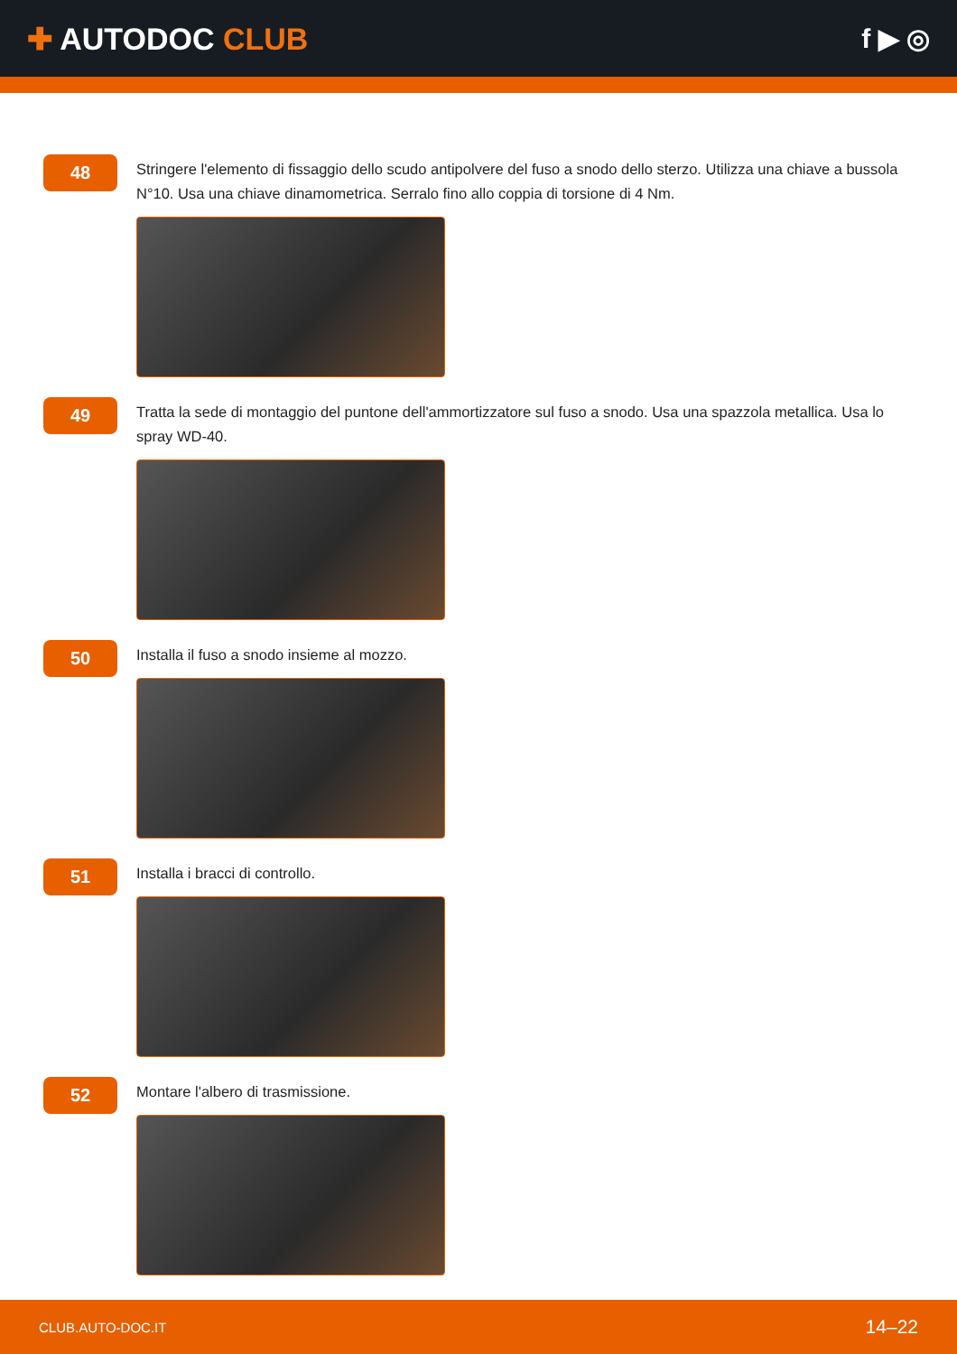✚ AUTODOC CLUB f ▶ ◎
48
Stringere l'elemento di fissaggio dello scudo antipolvere del fuso a snodo dello sterzo. Utilizza una chiave a bussola N°10. Usa una chiave dinamometrica. Serralo fino allo coppia di torsione di 4 Nm.
49
Tratta la sede di montaggio del puntone dell'ammortizzatore sul fuso a snodo. Usa una spazzola metallica. Usa lo spray WD-40.
50
Installa il fuso a snodo insieme al mozzo.
51
Installa i bracci di controllo.
52
Montare l'albero di trasmissione.
CLUB.AUTO-DOC.IT 14–22